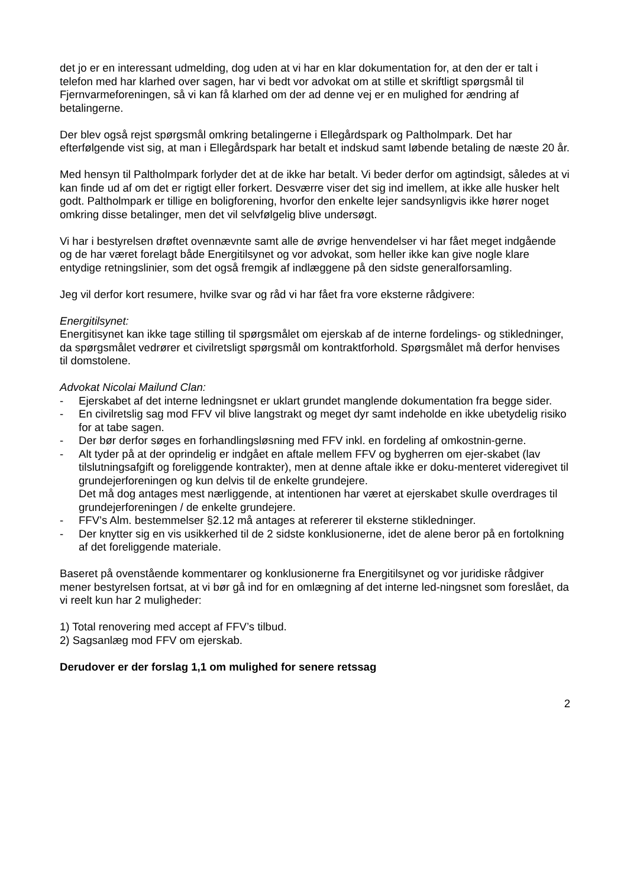det jo er en interessant udmelding, dog uden at vi har en klar dokumentation for, at den der er talt i telefon med har klarhed over sagen, har vi bedt vor advokat om at stille et skriftligt spørgsmål til Fjernvarmeforeningen, så vi kan få klarhed om der ad denne vej er en mulighed for ændring af betalingerne.
Der blev også rejst spørgsmål omkring betalingerne i Ellegårdspark og Paltholmpark. Det har efterfølgende vist sig, at man i Ellegårdspark har betalt et indskud samt løbende betaling de næste 20 år.
Med hensyn til Paltholmpark forlyder det at de ikke har betalt. Vi beder derfor om agtindsigt, således at vi kan finde ud af om det er rigtigt eller forkert. Desværre viser det sig ind imellem, at ikke alle husker helt godt. Paltholmpark er tillige en boligforening, hvorfor den enkelte lejer sandsynligvis ikke hører noget omkring disse betalinger, men det vil selvfølgelig blive undersøgt.
Vi har i bestyrelsen drøftet ovennævnte samt alle de øvrige henvendelser vi har fået meget indgående og de har været forelagt både Energitilsynet og vor advokat, som heller ikke kan give nogle klare entydige retningslinier, som det også fremgik af indlæggene på den sidste generalforsamling.
Jeg vil derfor kort resumere, hvilke svar og råd vi har fået fra vore eksterne rådgivere:
Energitilsynet:
Energitisynet kan ikke tage stilling til spørgsmålet om ejerskab af de interne fordelings- og stikledninger, da spørgsmålet vedrører et civilretsligt spørgsmål om kontraktforhold. Spørgsmålet må derfor henvises til domstolene.
Advokat Nicolai Mailund Clan:
- Ejerskabet af det interne ledningsnet er uklart grundet manglende dokumentation fra begge sider.
- En civilretslig sag mod FFV vil blive langstrakt og meget dyr samt indeholde en ikke ubetydelig risiko for at tabe sagen.
- Der bør derfor søges en forhandlingsløsning med FFV inkl. en fordeling af omkostnin-gerne.
- Alt tyder på at der oprindelig er indgået en aftale mellem FFV og bygherren om ejer-skabet (lav tilslutningsafgift og foreliggende kontrakter), men at denne aftale ikke er doku-menteret videregivet til grundejerforeningen og kun delvis til de enkelte grundejere.
Det må dog antages mest nærliggende, at intentionen har været at ejerskabet skulle overdrages til grundejerforeningen / de enkelte grundejere.
- FFV’s Alm. bestemmelser §2.12 må antages at refererer til eksterne stikledninger.
- Der knytter sig en vis usikkerhed til de 2 sidste konklusionerne, idet de alene beror på en fortolkning af det foreliggende materiale.
Baseret på ovenstående kommentarer og konklusionerne fra Energitilsynet og vor juridiske rådgiver mener bestyrelsen fortsat, at vi bør gå ind for en omlægning af det interne led-ningsnet som foreslået, da vi reelt kun har 2 muligheder:
1) Total renovering med accept af FFV’s tilbud.
2) Sagsanlæg mod FFV om ejerskab.
Derudover er der forslag 1,1 om mulighed for senere retssag
2